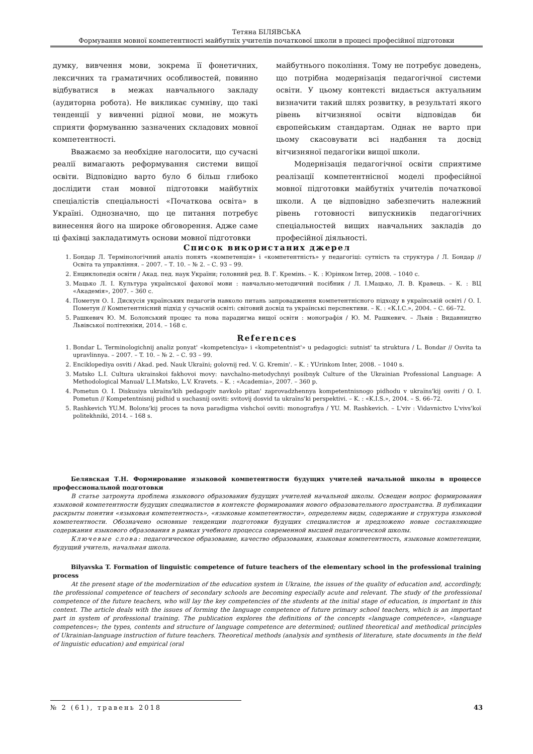Тетяна БІЛЯВСЬКА
Формування мовної компетентності майбутніх учителів початкової школи в процесі професійної підготовки
думку, вивчення мови, зокрема її фонетичних, лексичних та граматичних особливостей, повинно відбуватися в межах навчального закладу (аудиторна робота). Не викликає сумніву, що такі тенденції у вивченні рідної мови, не можуть сприяти формуванню зазначених складових мовної компетентності.
Вважаємо за необхідне наголосити, що сучасні реалії вимагають реформування системи вищої освіти. Відповідно варто було б більш глибоко дослідити стан мовної підготовки майбутніх спеціалістів спеціальності «Початкова освіта» в Україні. Однозначно, що це питання потребує винесення його на широке обговорення. Адже саме ці фахівці закладатимуть основи мовної підготовки
майбутнього покоління. Тому не потребує доведень, що потрібна модернізація педагогічної системи освіти. У цьому контексті видається актуальним визначити такий шлях розвитку, в результаті якого рівень вітчизняної освіти відповідав би європейським стандартам. Однак не варто при цьому скасовувати всі надбання та досвід вітчизняної педагогіки вищої школи.
Модернізація педагогічної освіти сприятиме реалізації компетентнісної моделі професійної мовної підготовки майбутніх учителів початкової школи. А це відповідно забезпечить належний рівень готовності випускників педагогічних спеціальностей вищих навчальних закладів до професійної діяльності.
Список використаних джерел
1. Бондар Л. Термінологічний аналіз понять «компетенція» і «компетентність» у педагогіці: сутність та структура / Л. Бондар // Освіта та управління. – 2007. – Т. 10. – № 2. – С. 93 – 99.
2. Енциклопедія освіти / Акад. пед. наук України; головний ред. В. Г. Кремінь. – К. : Юрінком Інтер, 2008. – 1040 с.
3. Мацько Л. І. Культура української фахової мови : навчально-методичний посібник / Л. І.Мацько, Л. В. Кравець. – К. : ВЦ «Академія», 2007. – 360 с.
4. Пометун О. І. Дискусія українських педагогів навколо питань запровадження компетентнісного підходу в українській освіті / О. І. Пометун // Компетентнісний підхід у сучасній освіті: світовий досвід та українські перспективи. – К. : «К.І.С.», 2004. – С. 66–72.
5. Рашкевич Ю. М. Болонський процес та нова парадигма вищої освіти : монографія / Ю. М. Рашкевич. – Львів : Видавництво Львівської політехніки, 2014. – 168 с.
References
1. Bondar L. Terminologichnij analiz ponyat' «kompetenciya» i «kompetentnist'» u pedagogici: sutnist' ta struktura / L. Bondar // Osvita ta upravlinnya. – 2007. – T. 10. – № 2. – С. 93 – 99.
2. Enciklopediya osviti / Akad. ped. Nauk Ukraïni; golovnij red. V. G. Kremin'. – K. : YUrinkom Inter, 2008. – 1040 s.
3. Matsko L.I. Cultura ukrainskoi fakhovoi movy: navchalno-metodychnyi posibnyk Culture of the Ukrainian Professional Language: A Methodological Manual/ L.I.Matsko, L.V. Kravets. – K. : «Academia», 2007. – 360 p.
4. Pometun O. I. Diskusiya ukraïns'kih pedagogiv navkolo pitan' zaprovadzhennya kompetentnisnogo pidhodu v ukraïns'kij osviti / O. I. Pometun // Kompetentnisnij pidhid u suchasnij osviti: svitovij dosvid ta ukraïns'ki perspektivi. – K. : «K.I.S.», 2004. – S. 66–72.
5. Rashkevich YU.M. Bolons'kij proces ta nova paradigma vishchoï osviti: monografiya / YU. M. Rashkevich. – L'viv : Vidavnictvo L'vivs'koï politekhniki, 2014. – 168 s.
Белявская Т.Н. Формирование языковой компетентности будущих учителей начальной школы в процессе профессиональной подготовки
В статье затронута проблема языкового образования будущих учителей начальной школы. Освещен вопрос формирования языковой компетентности будущих специалистов в контексте формирования нового образовательного пространства. В публикации раскрыты понятия «языковая компетентность», «языковые компетентности», определены виды, содержание и структура языковой компетентности. Обозначено основные тенденции подготовки будущих специалистов и предложено новые составляющие содержания языкового образования в рамках учебного процесса современной высшей педагогической школы.
Ключевые слова: педагогическое образование, качество образования, языковая компетентность, языковые компетенции, будущий учитель, начальная школа.
Bilyavska T. Formation of linguistic competence of future teachers of the elementary school in the professional training process
At the present stage of the modernization of the education system in Ukraine, the issues of the quality of education and, accordingly, the professional competence of teachers of secondary schools are becoming especially acute and relevant. The study of the professional competence of the future teachers, who will lay the key competencies of the students at the initial stage of education, is important in this context. The article deals with the issues of forming the language competence of future primary school teachers, which is an important part in system of professional training. The publication explores the definitions of the concepts «language competence», «language competences»; the types, contents and structure of language competence are determined; outlined theoretical and methodical principles of Ukrainian-language instruction of future teachers. Theoretical methods (analysis and synthesis of literature, state documents in the field of linguistic education) and empirical (oral
№ 2 (61), травень 2018 43